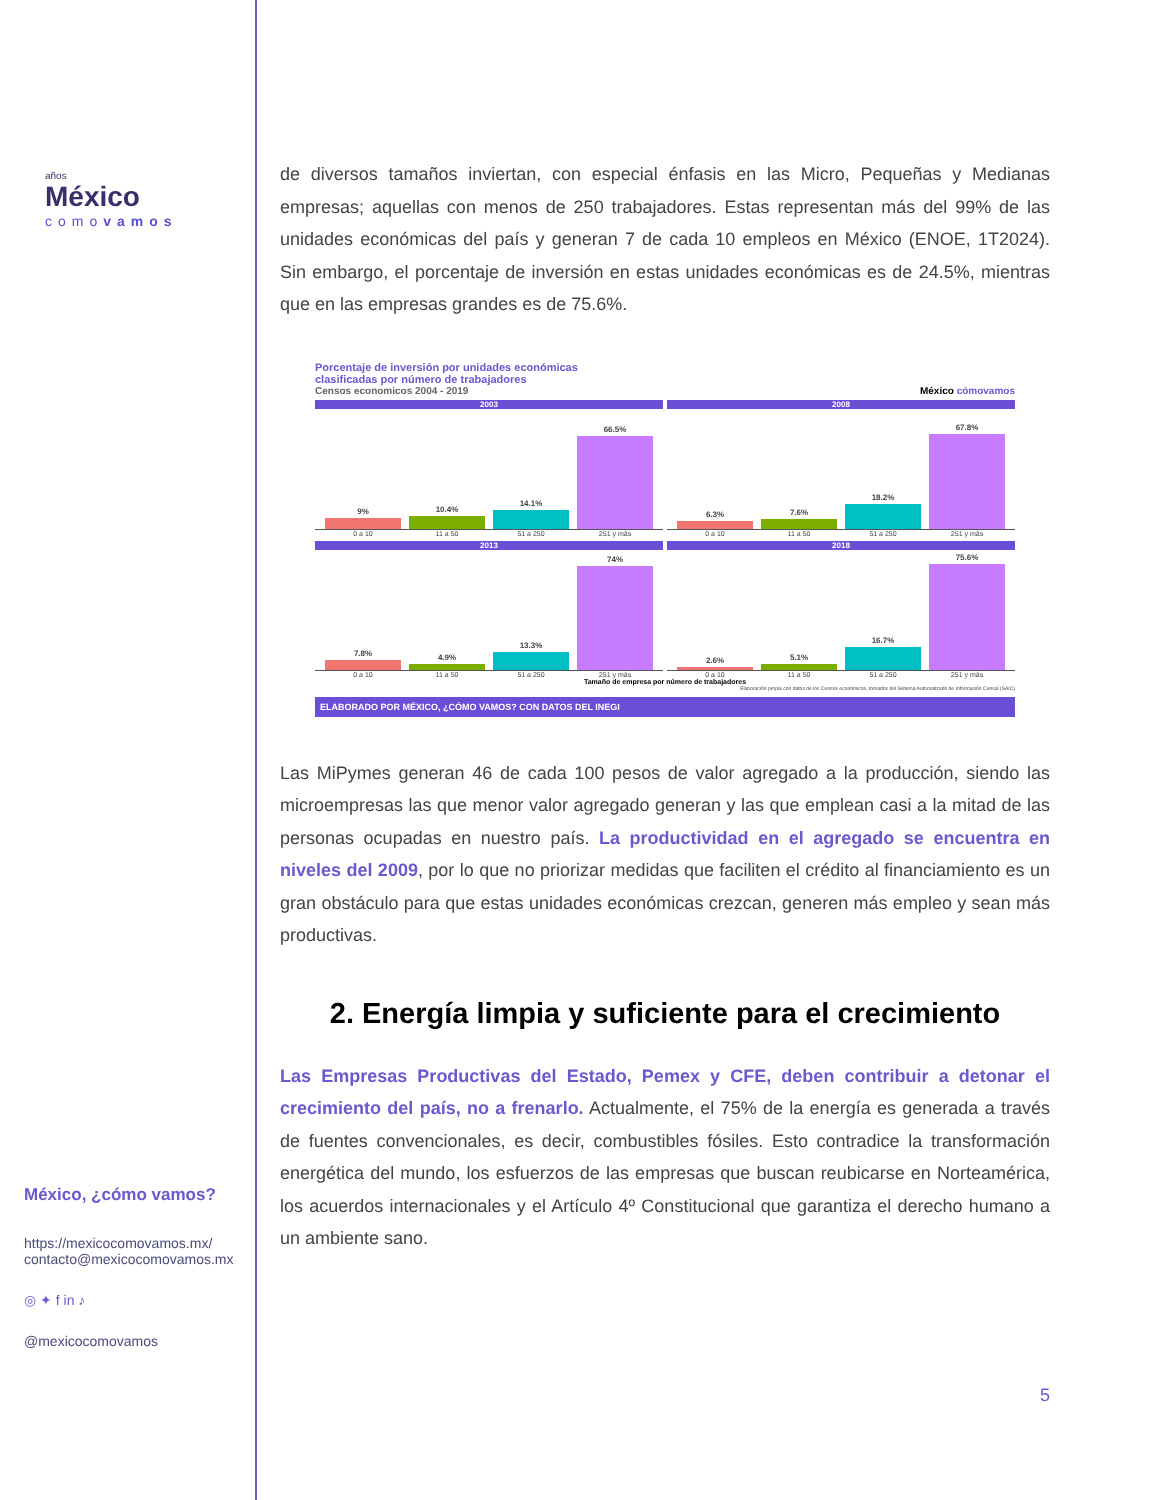años
México
comovamos
México, ¿cómo vamos?
https://mexicocomovamos.mx/
contacto@mexicocomovamos.mx
◎ ✦ f in ♪
@mexicocomovamos
de diversos tamaños inviertan, con especial énfasis en las Micro, Pequeñas y Medianas empresas; aquellas con menos de 250 trabajadores. Estas representan más del 99% de las unidades económicas del país y generan 7 de cada 10 empleos en México (ENOE, 1T2024). Sin embargo, el porcentaje de inversión en estas unidades económicas es de 24.5%, mientras que en las empresas grandes es de 75.6%.
Porcentaje de inversión por unidades económicas
clasificadas por número de trabajadores
Censos economicos 2004 - 2019 México cómovamos
2003
9%
10.4%
14.1%
66.5%
0 a 10 11 a 50 51 a 250 251 y más
2008
6.3%
7.6%
18.2%
67.8%
0 a 10 11 a 50 51 a 250 251 y más
2013
7.8%
4.9%
13.3%
74%
0 a 10 11 a 50 51 a 250 251 y más
2018
2.6%
5.1%
16.7%
75.6%
0 a 10 11 a 50 51 a 250 251 y más
Tamaño de empresa por número de trabajadores
Elaboración propia con datos de los Censos económicos, tomados del Sistema Automatizado de Información Censal (SAIC)
ELABORADO POR MÉXICO, ¿CÓMO VAMOS? CON DATOS DEL INEGI
Las MiPymes generan 46 de cada 100 pesos de valor agregado a la producción, siendo las microempresas las que menor valor agregado generan y las que emplean casi a la mitad de las personas ocupadas en nuestro país. La productividad en el agregado se encuentra en niveles del 2009, por lo que no priorizar medidas que faciliten el crédito al financiamiento es un gran obstáculo para que estas unidades económicas crezcan, generen más empleo y sean más productivas.
2. Energía limpia y suficiente para el crecimiento
Las Empresas Productivas del Estado, Pemex y CFE, deben contribuir a detonar el crecimiento del país, no a frenarlo. Actualmente, el 75% de la energía es generada a través de fuentes convencionales, es decir, combustibles fósiles. Esto contradice la transformación energética del mundo, los esfuerzos de las empresas que buscan reubicarse en Norteamérica, los acuerdos internacionales y el Artículo 4º Constitucional que garantiza el derecho humano a un ambiente sano.
5